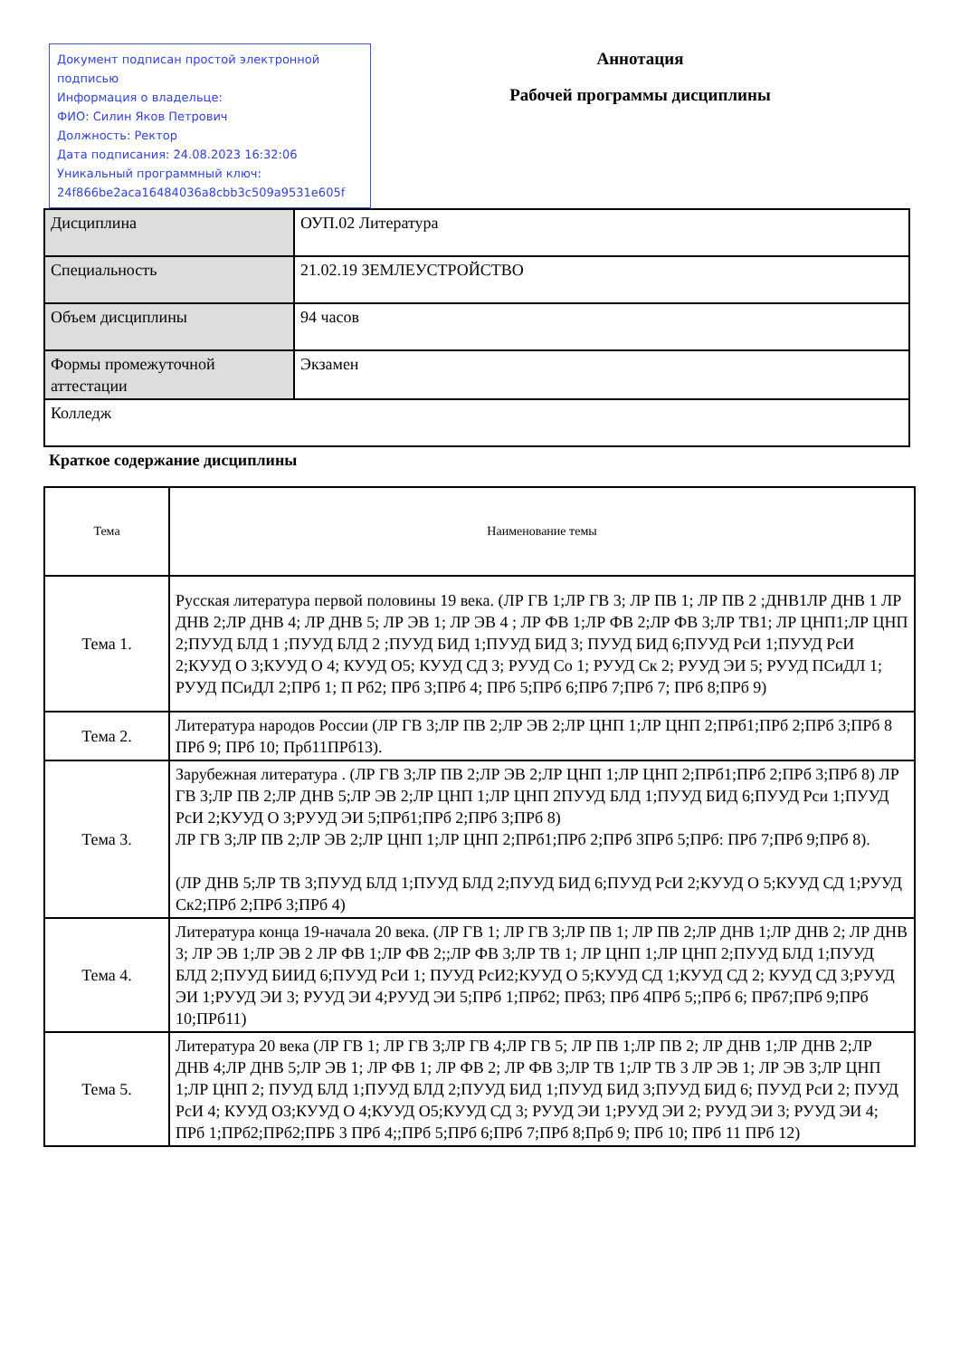Документ подписан простой электронной подписью
Информация о владельце:
ФИО: Силин Яков Петрович
Должность: Ректор
Дата подписания: 24.08.2023 16:32:06
Уникальный программный ключ:
24f866be2aca16484036a8cbb3c509a9531e605f
Аннотация
Рабочей программы дисциплины
| Дисциплина | ОУП.02 Литература |
| Специальность | 21.02.19 ЗЕМЛЕУСТРОЙСТВО |
| Объем дисциплины | 94 часов |
| Формы промежуточной аттестации | Экзамен |
| Колледж | |
Краткое содержание дисциплины
| Тема | Наименование темы |
| --- | --- |
| Тема 1. | Русская литература первой половины 19 века. (ЛР ГВ 1;ЛР ГВ 3; ЛР ПВ 1; ЛР ПВ 2 ;ДНВ1ЛР ДНВ 1 ЛР ДНВ 2;ЛР ДНВ 4; ЛР ДНВ 5; ЛР ЭВ 1; ЛР ЭВ 4 ; ЛР ФВ 1;ЛР ФВ 2;ЛР ФВ 3;ЛР ТВ1; ЛР ЦНП1;ЛР ЦНП 2;ПУУД БЛД 1 ;ПУУД БЛД 2 ;ПУУД БИД 1;ПУУД БИД 3; ПУУД БИД 6;ПУУД РсИ 1;ПУУД РсИ 2;КУУД О 3;КУУД О 4; КУУД О5; КУУД СД 3; РУУД Со 1; РУУД Ск 2; РУУД ЭИ 5; РУУД ПСиДЛ 1; РУУД ПСиДЛ 2;ПРб 1; П Рб2; ПРб 3;ПРб 4; ПРб 5;ПРб 6;ПРб 7;ПРб 7; ПРб 8;ПРб 9) |
| Тема 2. | Литература народов России (ЛР ГВ 3;ЛР ПВ 2;ЛР ЭВ 2;ЛР ЦНП 1;ЛР ЦНП 2;ПРб1;ПРб 2;ПРб 3;ПРб 8 ПРб 9; ПРб 10; Прб11ПРб13). |
| Тема 3. | Зарубежная литература . (ЛР ГВ 3;ЛР ПВ 2;ЛР ЭВ 2;ЛР ЦНП 1;ЛР ЦНП 2;ПРб1;ПРб 2;ПРб 3;ПРб 8) ЛР ГВ 3;ЛР ПВ 2;ЛР ДНВ 5;ЛР ЭВ 2;ЛР ЦНП 1;ЛР ЦНП 2ПУУД БЛД 1;ПУУД БИД 6;ПУУД Рси 1;ПУУД РсИ 2;КУУД О 3;РУУД ЭИ 5;ПРб1;ПРб 2;ПРб 3;ПРб 8) ЛР ГВ 3;ЛР ПВ 2;ЛР ЭВ 2;ЛР ЦНП 1;ЛР ЦНП 2;ПРб1;ПРб 2;ПРб 3ПРб 5;ПРб: ПРб 7;ПРб 9;ПРб 8). (ЛР ДНВ 5;ЛР ТВ 3;ПУУД БЛД 1;ПУУД БЛД 2;ПУУД БИД 6;ПУУД РсИ 2;КУУД О 5;КУУД СД 1;РУУД Ск2;ПРб 2;ПРб 3;ПРб 4) |
| Тема 4. | Литература конца 19-начала 20 века. (ЛР ГВ 1; ЛР ГВ 3;ЛР ПВ 1; ЛР ПВ 2;ЛР ДНВ 1;ЛР ДНВ 2; ЛР ДНВ 3; ЛР ЭВ 1;ЛР ЭВ 2 ЛР ФВ 1;ЛР ФВ 2;;ЛР ФВ 3;ЛР ТВ 1; ЛР ЦНП 1;ЛР ЦНП 2;ПУУД БЛД 1;ПУУД БЛД 2;ПУУД БИИД 6;ПУУД РсИ 1; ПУУД РсИ2;КУУД О 5;КУУД СД 1;КУУД СД 2; КУУД СД 3;РУУД ЭИ 1;РУУД ЭИ 3; РУУД ЭИ 4;РУУД ЭИ 5;ПРб 1;ПРб2; ПРб3; ПРб 4ПРб 5;;ПРб 6; ПРб7;ПРб 9;ПРб 10;ПРб11) |
| Тема 5. | Литература 20 века (ЛР ГВ 1; ЛР ГВ 3;ЛР ГВ 4;ЛР ГВ 5; ЛР ПВ 1;ЛР ПВ 2; ЛР ДНВ 1;ЛР ДНВ 2;ЛР ДНВ 4;ЛР ДНВ 5;ЛР ЭВ 1; ЛР ФВ 1; ЛР ФВ 2; ЛР ФВ 3;ЛР ТВ 1;ЛР ТВ 3 ЛР ЭВ 1; ЛР ЭВ 3;ЛР ЦНП 1;ЛР ЦНП 2; ПУУД БЛД 1;ПУУД БЛД 2;ПУУД БИД 1;ПУУД БИД 3;ПУУД БИД 6; ПУУД РсИ 2; ПУУД РсИ 4; КУУД О3;КУУД О 4;КУУД О5;КУУД СД 3; РУУД ЭИ 1;РУУД ЭИ 2; РУУД ЭИ 3; РУУД ЭИ 4; ПРб 1;ПРб2;ПРб2;ПРБ 3 ПРб 4;;ПРб 5;ПРб 6;ПРб 7;ПРб 8;Прб 9; ПРб 10; ПРб 11 ПРб 12) |